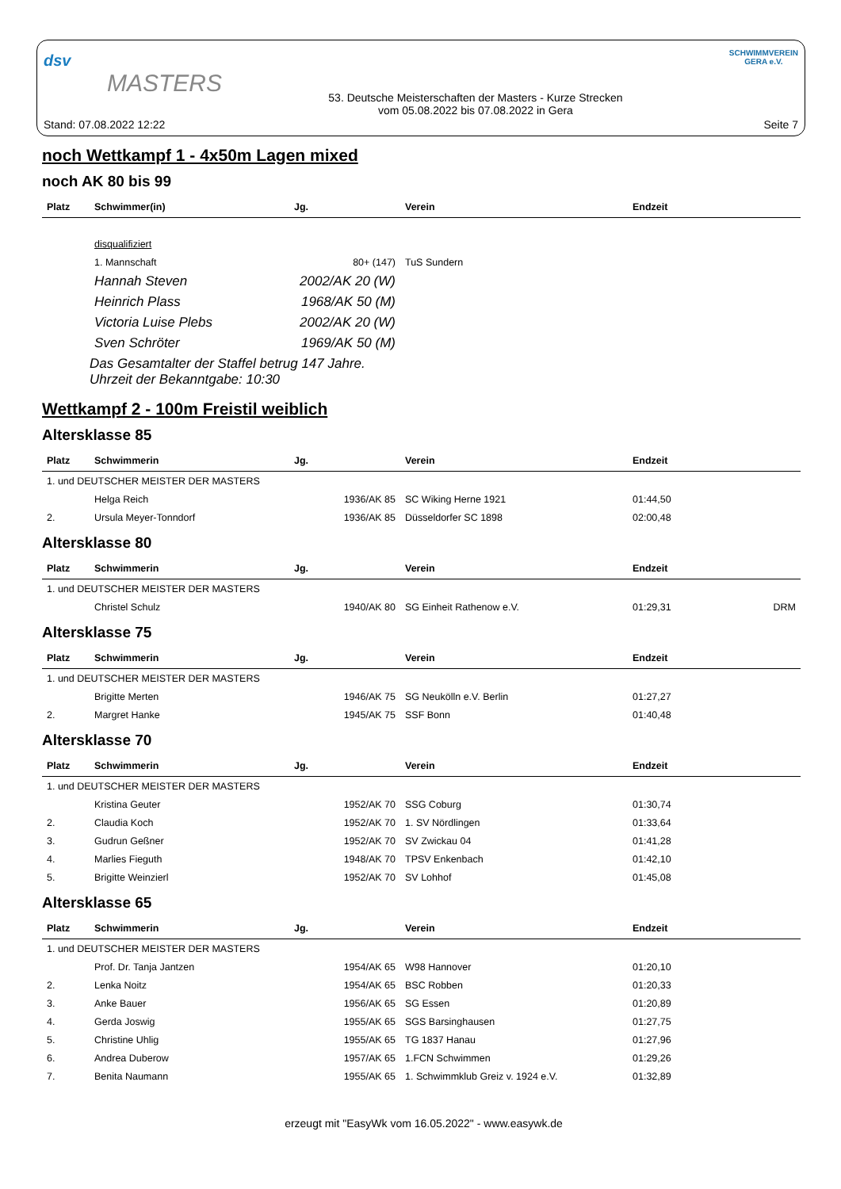dsv
MASTERS
Stand: 07.08.2022 12:22
53. Deutsche Meisterschaften der Masters - Kurze Strecken
vom 05.08.2022 bis 07.08.2022 in Gera
SCHWIMMVEREIN
GERA e.V.
Seite 7
noch Wettkampf 1 - 4x50m Lagen mixed
noch AK 80 bis 99
| Platz | Schwimmer(in) | Jg. | Verein | Endzeit |
| --- | --- | --- | --- | --- |
| | disqualifiziert | | | |
| | 1. Mannschaft | 80+ (147) | TuS Sundern | |
| | Hannah Steven | 2002/AK 20 (W) | | |
| | Heinrich Plass | 1968/AK 50 (M) | | |
| | Victoria Luise Plebs | 2002/AK 20 (W) | | |
| | Sven Schröter | 1969/AK 50 (M) | | |
| Das Gesamtalter der Staffel betrug 147 Jahre. Uhrzeit der Bekanntgabe: 10:30 | | | | |
Wettkampf 2 - 100m Freistil weiblich
Altersklasse 85
| Platz | Schwimmerin | Jg. | Verein | Endzeit | |
| --- | --- | --- | --- | --- | --- |
| 1. und DEUTSCHER MEISTER DER MASTERS | | | | | |
| | Helga Reich | 1936/AK 85 | SC Wiking Herne 1921 | 01:44,50 | |
| 2. | Ursula Meyer-Tonndorf | 1936/AK 85 | Düsseldorfer SC 1898 | 02:00,48 | |
Altersklasse 80
| Platz | Schwimmerin | Jg. | Verein | Endzeit | |
| --- | --- | --- | --- | --- | --- |
| 1. und DEUTSCHER MEISTER DER MASTERS | | | | | |
| | Christel Schulz | 1940/AK 80 | SG Einheit Rathenow e.V. | 01:29,31 | DRM |
Altersklasse 75
| Platz | Schwimmerin | Jg. | Verein | Endzeit | |
| --- | --- | --- | --- | --- | --- |
| 1. und DEUTSCHER MEISTER DER MASTERS | | | | | |
| | Brigitte Merten | 1946/AK 75 | SG Neukölln e.V. Berlin | 01:27,27 | |
| 2. | Margret Hanke | 1945/AK 75 | SSF Bonn | 01:40,48 | |
Altersklasse 70
| Platz | Schwimmerin | Jg. | Verein | Endzeit | |
| --- | --- | --- | --- | --- | --- |
| 1. und DEUTSCHER MEISTER DER MASTERS | | | | | |
| | Kristina Geuter | 1952/AK 70 | SSG Coburg | 01:30,74 | |
| 2. | Claudia Koch | 1952/AK 70 | 1. SV Nördlingen | 01:33,64 | |
| 3. | Gudrun Geßner | 1952/AK 70 | SV Zwickau 04 | 01:41,28 | |
| 4. | Marlies Fieguth | 1948/AK 70 | TPSV Enkenbach | 01:42,10 | |
| 5. | Brigitte Weinzierl | 1952/AK 70 | SV Lohhof | 01:45,08 | |
Altersklasse 65
| Platz | Schwimmerin | Jg. | Verein | Endzeit | |
| --- | --- | --- | --- | --- | --- |
| 1. und DEUTSCHER MEISTER DER MASTERS | | | | | |
| | Prof. Dr. Tanja Jantzen | 1954/AK 65 | W98 Hannover | 01:20,10 | |
| 2. | Lenka Noitz | 1954/AK 65 | BSC Robben | 01:20,33 | |
| 3. | Anke Bauer | 1956/AK 65 | SG Essen | 01:20,89 | |
| 4. | Gerda Joswig | 1955/AK 65 | SGS Barsinghausen | 01:27,75 | |
| 5. | Christine Uhlig | 1955/AK 65 | TG 1837 Hanau | 01:27,96 | |
| 6. | Andrea Duberow | 1957/AK 65 | 1.FCN Schwimmen | 01:29,26 | |
| 7. | Benita Naumann | 1955/AK 65 | 1. Schwimmklub Greiz v. 1924 e.V. | 01:32,89 | |
erzeugt mit "EasyWk vom 16.05.2022" - www.easywk.de